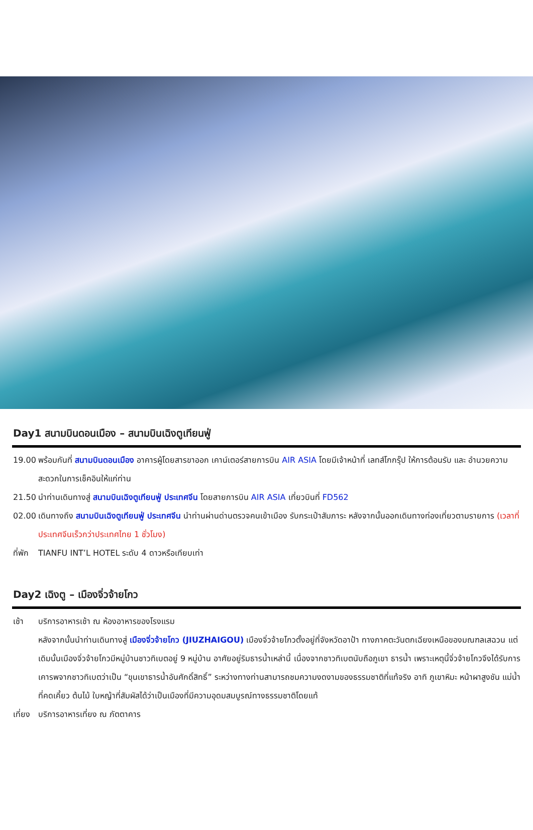Day1 สนามบินดอนเมือง – สนามบินเฉิงตูเทียนฟู่
19.00 พร้อมกันที่ สนามบินดอนเมือง อาคารผู้โดยสารขาออก เคาน์เตอร์สายการบิน AIR ASIA โดยมีเจ้าหน้าที่ เลทส์โกกรุ๊ป ให้การต้อนรับ และ อำนวยความสะดวกในการเช็คอินให้แก่ท่าน
21.50 นำท่านเดินทางสู่ สนามบินเฉิงตูเทียนฟู่ ประเทศจีน โดยสายการบิน AIR ASIA เที่ยวบินที่ FD562
02.00 เดินทางถึง สนามบินเฉิงตูเทียนฟู่ ประเทศจีน นำท่านผ่านด่านตรวจคนเข้าเมือง รับกระเป๋าสัมภาระ หลังจากนั้นออกเดินทางท่องเที่ยวตามรายการ (เวลาที่ประเทศจีนเร็วกว่าประเทศไทย 1 ชั่วโมง)
ที่พัก
TIANFU INT’L HOTEL ระดับ 4 ดาวหรือเทียบเท่า
Day2 เฉิงตู – เมืองจิ่วจ้ายโกว
เช้า บริการอาหารเช้า ณ ห้องอาหารของโรงแรม
หลังจากนั้นนำท่านเดินทางสู่ เมืองจิ่วจ้ายโกว (JIUZHAIGOU) เมืองจิ่วจ้ายโกวตั้งอยู่ที่จังหวัดอาป้า ทางภาคตะวันตกเฉียงเหนือของมณฑลเสฉวน แต่เดิมนั้นเมืองจิ่วจ้ายโกวมีหมู่บ้านชาวทิเบตอยู่ 9 หมู่บ้าน อาศัยอยู่ริมธารน้ำเหล่านี้ เนื่องจากชาวทิเบตนับถือภูเขา ธารน้ำ เพราะเหตุนี้จิ่วจ้ายโกวจึงได้รับการเคารพจากชาวทิเบตว่าเป็น “ขุนเขาธารน้ำอันศักดิ์สิทธิ์” ระหว่างทางท่านสามารถชมความงดงามของธรรมชาติที่แท้จริง อาทิ ภูเขาหิมะ หน้าผาสูงชัน แม่น้ำที่คดเคี้ยว ต้นไม้ ใบหญ้าที่สัมผัสได้ว่าเป็นเมืองที่มีความอุดมสมบูรณ์ทางธรรมชาติโดยแท้
เที่ยง
บริการอาหารเที่ยง ณ ภัตตาคาร